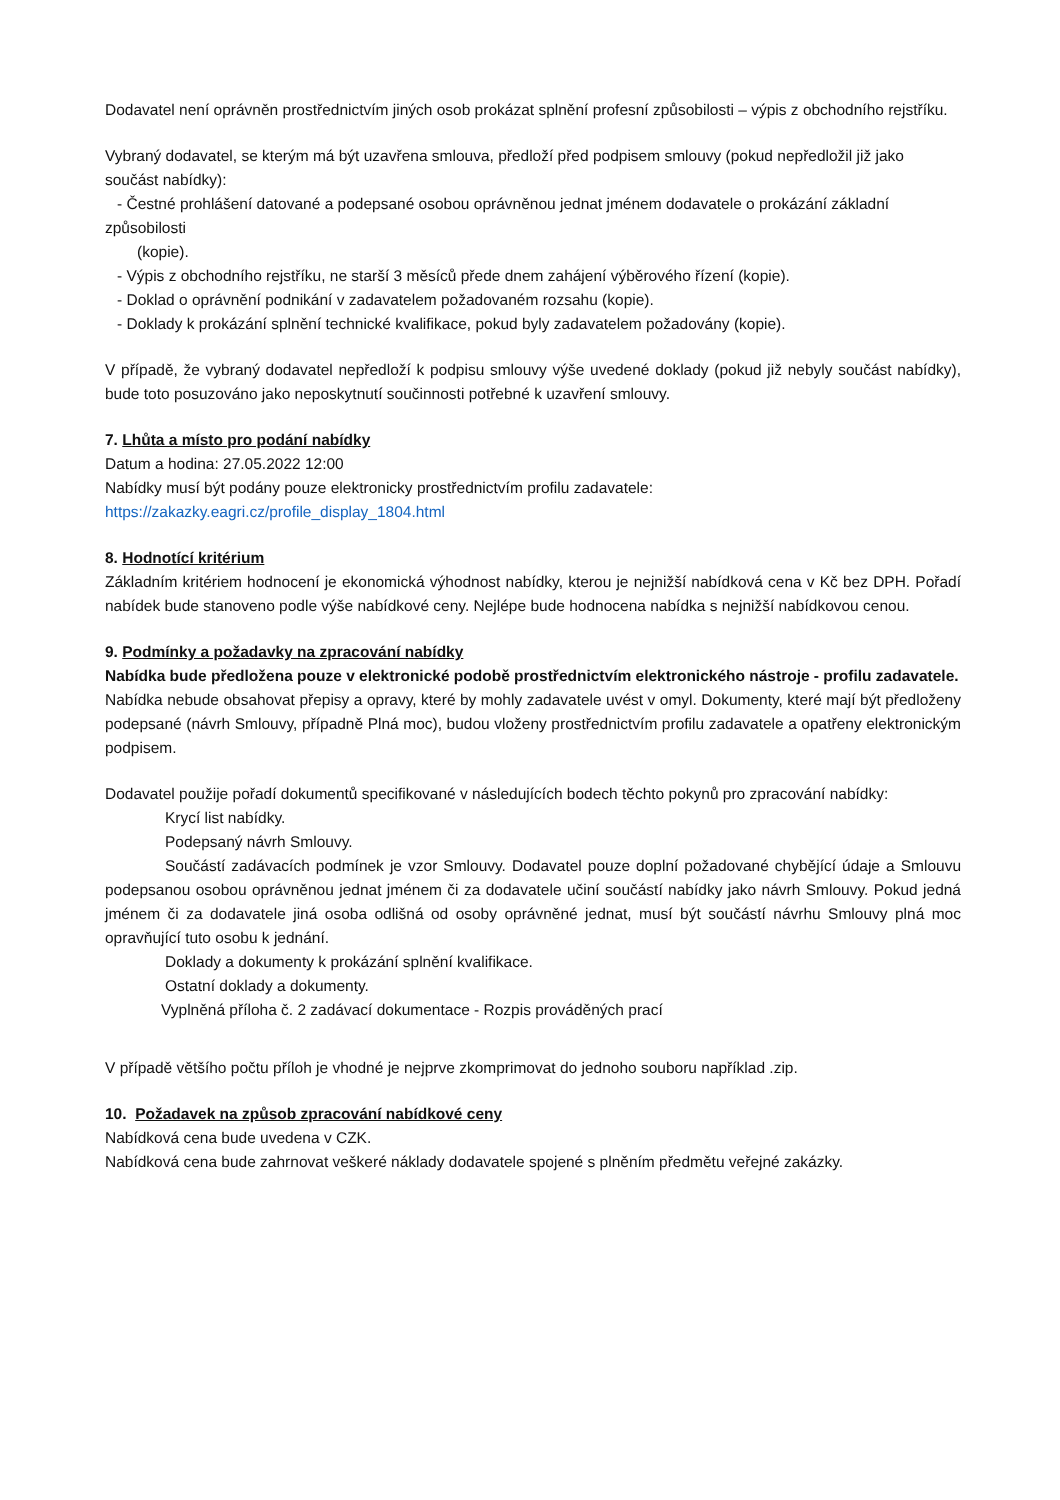Dodavatel není oprávněn prostřednictvím jiných osob prokázat splnění profesní způsobilosti – výpis z obchodního rejstříku.
Vybraný dodavatel, se kterým má být uzavřena smlouva, předloží před podpisem smlouvy (pokud nepředložil již jako součást nabídky):
- Čestné prohlášení datované a podepsané osobou oprávněnou jednat jménem dodavatele o prokázání základní
způsobilosti
(kopie).
- Výpis z obchodního rejstříku, ne starší 3 měsíců přede dnem zahájení výběrového řízení (kopie).
- Doklad o oprávnění podnikání v zadavatelem požadovaném rozsahu (kopie).
- Doklady k prokázání splnění technické kvalifikace, pokud byly zadavatelem požadovány (kopie).
V případě, že vybraný dodavatel nepředloží k podpisu smlouvy výše uvedené doklady (pokud již nebyly součást nabídky), bude toto posuzováno jako neposkytnutí součinnosti potřebné k uzavření smlouvy.
7. Lhůta a místo pro podání nabídky
Datum a hodina: 27.05.2022 12:00
Nabídky musí být podány pouze elektronicky prostřednictvím profilu zadavatele:
https://zakazky.eagri.cz/profile_display_1804.html
8. Hodnotící kritérium
Základním kritériem hodnocení je ekonomická výhodnost nabídky, kterou je nejnižší nabídková cena v Kč bez DPH. Pořadí nabídek bude stanoveno podle výše nabídkové ceny. Nejlépe bude hodnocena nabídka s nejnižší nabídkovou cenou.
9. Podmínky a požadavky na zpracování nabídky
Nabídka bude předložena pouze v elektronické podobě prostřednictvím elektronického nástroje - profilu zadavatele.
Nabídka nebude obsahovat přepisy a opravy, které by mohly zadavatele uvést v omyl. Dokumenty, které mají být předloženy podepsané (návrh Smlouvy, případně Plná moc), budou vloženy prostřednictvím profilu zadavatele a opatřeny elektronickým podpisem.
Dodavatel použije pořadí dokumentů specifikované v následujících bodech těchto pokynů pro zpracování nabídky:
Krycí list nabídky.
Podepsaný návrh Smlouvy.
Součástí zadávacích podmínek je vzor Smlouvy. Dodavatel pouze doplní požadované chybějící údaje a Smlouvu podepsanou osobou oprávněnou jednat jménem či za dodavatele učiní součástí nabídky jako návrh Smlouvy. Pokud jedná jménem či za dodavatele jiná osoba odlišná od osoby oprávněné jednat, musí být součástí návrhu Smlouvy plná moc opravňující tuto osobu k jednání.
Doklady a dokumenty k prokázání splnění kvalifikace.
Ostatní doklady a dokumenty.
Vyplněná příloha č. 2 zadávací dokumentace - Rozpis prováděných prací
V případě většího počtu příloh je vhodné je nejprve zkomprimovat do jednoho souboru například .zip.
10. Požadavek na způsob zpracování nabídkové ceny
Nabídková cena bude uvedena v CZK.
Nabídková cena bude zahrnovat veškeré náklady dodavatele spojené s plněním předmětu veřejné zakázky.